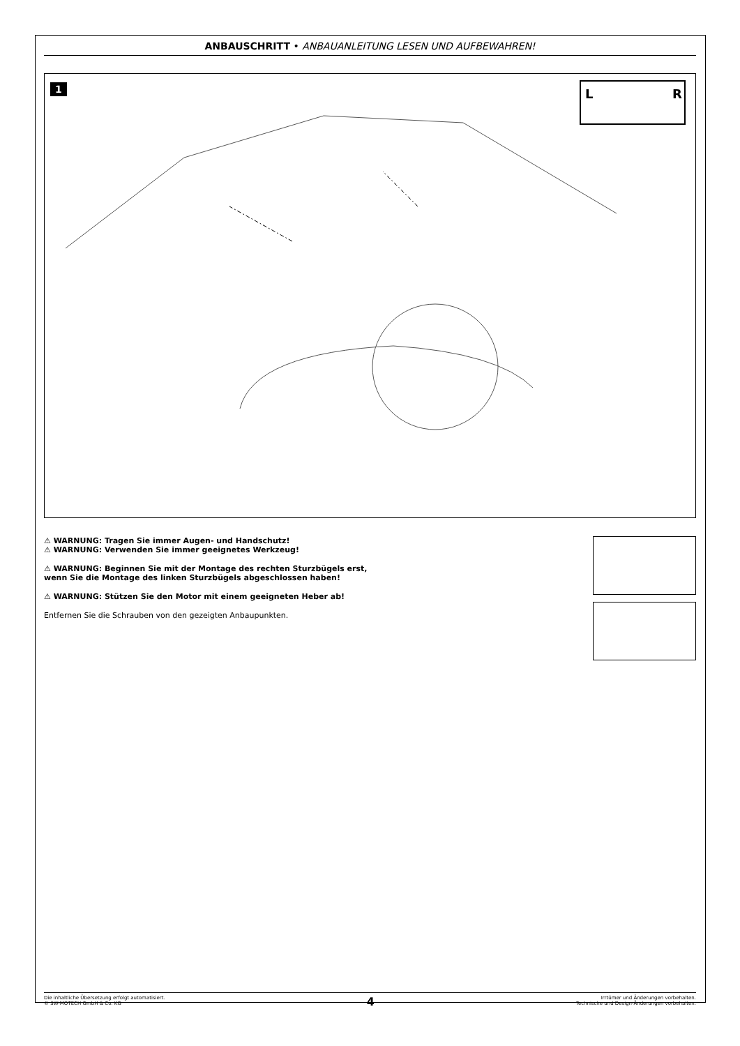ANBAUSCHRITT • ANBAUANLEITUNG LESEN UND AUFBEWAHREN!
1
L
R
⚠ WARNUNG: Tragen Sie immer Augen- und Handschutz!
⚠ WARNUNG: Verwenden Sie immer geeignetes Werkzeug!
⚠ WARNUNG: Beginnen Sie mit der Montage des rechten Sturzbügels erst,
wenn Sie die Montage des linken Sturzbügels abgeschlossen haben!
⚠ WARNUNG: Stützen Sie den Motor mit einem geeigneten Heber ab!
Entfernen Sie die Schrauben von den gezeigten Anbaupunkten.
Die inhaltliche Übersetzung erfolgt automatisiert.
© SW-MOTECH GmbH & Co. KG
4
Irrtümer und Änderungen vorbehalten.
Technische und Design-Änderungen vorbehalten.